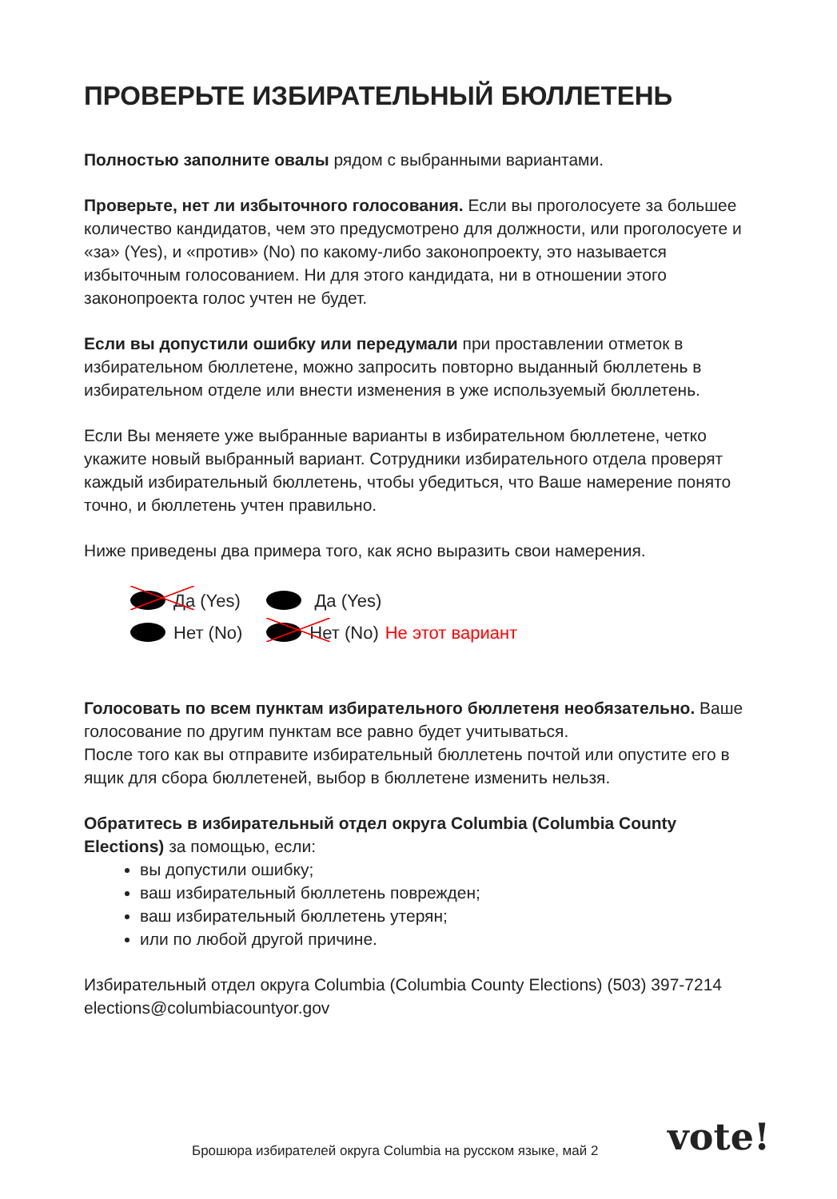ПРОВЕРЬТЕ ИЗБИРАТЕЛЬНЫЙ БЮЛЛЕТЕНЬ
Полностью заполните овалы рядом с выбранными вариантами.
Проверьте, нет ли избыточного голосования. Если вы проголосуете за большее количество кандидатов, чем это предусмотрено для должности, или проголосуете и «за» (Yes), и «против» (No) по какому-либо законопроекту, это называется избыточным голосованием. Ни для этого кандидата, ни в отношении этого законопроекта голос учтен не будет.
Если вы допустили ошибку или передумали при проставлении отметок в избирательном бюллетене, можно запросить повторно выданный бюллетень в избирательном отделе или внести изменения в уже используемый бюллетень.
Если Вы меняете уже выбранные варианты в избирательном бюллетене, четко укажите новый выбранный вариант. Сотрудники избирательного отдела проверят каждый избирательный бюллетень, чтобы убедиться, что Ваше намерение понято точно, и бюллетень учтен правильно.
Ниже приведены два примера того, как ясно выразить свои намерения.
Да (Yes)
Нет (No)
Да (Yes)
Нет (No) Не этот вариант
Голосовать по всем пунктам избирательного бюллетеня необязательно. Ваше голосование по другим пунктам все равно будет учитываться.
После того как вы отправите избирательный бюллетень почтой или опустите его в ящик для сбора бюллетеней, выбор в бюллетене изменить нельзя.
Обратитесь в избирательный отдел округа Columbia (Columbia County Elections) за помощью, если:
вы допустили ошибку;
ваш избирательный бюллетень поврежден;
ваш избирательный бюллетень утерян;
или по любой другой причине.
Избирательный отдел округа Columbia (Columbia County Elections) (503) 397-7214
elections@columbiacountyor.gov
Брошюра избирателей округа Columbia на русском языке, май 2
vote!